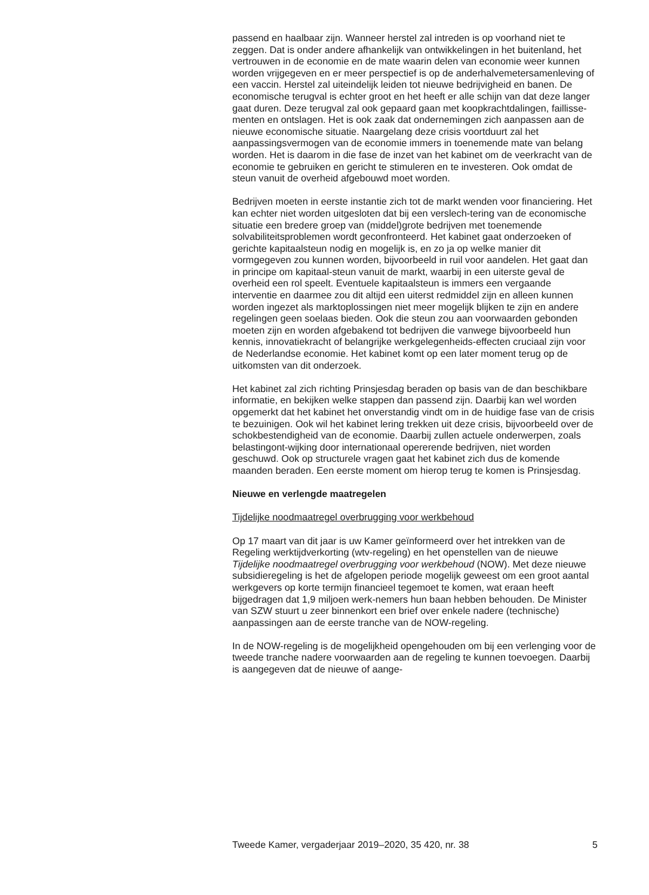passend en haalbaar zijn. Wanneer herstel zal intreden is op voorhand niet te zeggen. Dat is onder andere afhankelijk van ontwikkelingen in het buitenland, het vertrouwen in de economie en de mate waarin delen van economie weer kunnen worden vrijgegeven en er meer perspectief is op de anderhalvemetersamenleving of een vaccin. Herstel zal uiteindelijk leiden tot nieuwe bedrijvigheid en banen. De economische terugval is echter groot en het heeft er alle schijn van dat deze langer gaat duren. Deze terugval zal ook gepaard gaan met koopkrachtdalingen, faillisse-menten en ontslagen. Het is ook zaak dat ondernemingen zich aanpassen aan de nieuwe economische situatie. Naargelang deze crisis voortduurt zal het aanpassingsvermogen van de economie immers in toenemende mate van belang worden. Het is daarom in die fase de inzet van het kabinet om de veerkracht van de economie te gebruiken en gericht te stimuleren en te investeren. Ook omdat de steun vanuit de overheid afgebouwd moet worden.
Bedrijven moeten in eerste instantie zich tot de markt wenden voor financiering. Het kan echter niet worden uitgesloten dat bij een verslech-tering van de economische situatie een bredere groep van (middel)grote bedrijven met toenemende solvabiliteitsproblemen wordt geconfronteerd. Het kabinet gaat onderzoeken of gerichte kapitaalsteun nodig en mogelijk is, en zo ja op welke manier dit vormgegeven zou kunnen worden, bijvoorbeeld in ruil voor aandelen. Het gaat dan in principe om kapitaal-steun vanuit de markt, waarbij in een uiterste geval de overheid een rol speelt. Eventuele kapitaalsteun is immers een vergaande interventie en daarmee zou dit altijd een uiterst redmiddel zijn en alleen kunnen worden ingezet als marktoplossingen niet meer mogelijk blijken te zijn en andere regelingen geen soelaas bieden. Ook die steun zou aan voorwaarden gebonden moeten zijn en worden afgebakend tot bedrijven die vanwege bijvoorbeeld hun kennis, innovatiekracht of belangrijke werkgelegenheids-effecten cruciaal zijn voor de Nederlandse economie. Het kabinet komt op een later moment terug op de uitkomsten van dit onderzoek.
Het kabinet zal zich richting Prinsjesdag beraden op basis van de dan beschikbare informatie, en bekijken welke stappen dan passend zijn. Daarbij kan wel worden opgemerkt dat het kabinet het onverstandig vindt om in de huidige fase van de crisis te bezuinigen. Ook wil het kabinet lering trekken uit deze crisis, bijvoorbeeld over de schokbestendigheid van de economie. Daarbij zullen actuele onderwerpen, zoals belastingont-wijking door internationaal opererende bedrijven, niet worden geschuwd. Ook op structurele vragen gaat het kabinet zich dus de komende maanden beraden. Een eerste moment om hierop terug te komen is Prinsjesdag.
Nieuwe en verlengde maatregelen
Tijdelijke noodmaatregel overbrugging voor werkbehoud
Op 17 maart van dit jaar is uw Kamer geïnformeerd over het intrekken van de Regeling werktijdverkorting (wtv-regeling) en het openstellen van de nieuwe Tijdelijke noodmaatregel overbrugging voor werkbehoud (NOW). Met deze nieuwe subsidieregeling is het de afgelopen periode mogelijk geweest om een groot aantal werkgevers op korte termijn financieel tegemoet te komen, wat eraan heeft bijgedragen dat 1,9 miljoen werk-nemers hun baan hebben behouden. De Minister van SZW stuurt u zeer binnenkort een brief over enkele nadere (technische) aanpassingen aan de eerste tranche van de NOW-regeling.
In de NOW-regeling is de mogelijkheid opengehouden om bij een verlenging voor de tweede tranche nadere voorwaarden aan de regeling te kunnen toevoegen. Daarbij is aangegeven dat de nieuwe of aange-
Tweede Kamer, vergaderjaar 2019–2020, 35 420, nr. 38 5